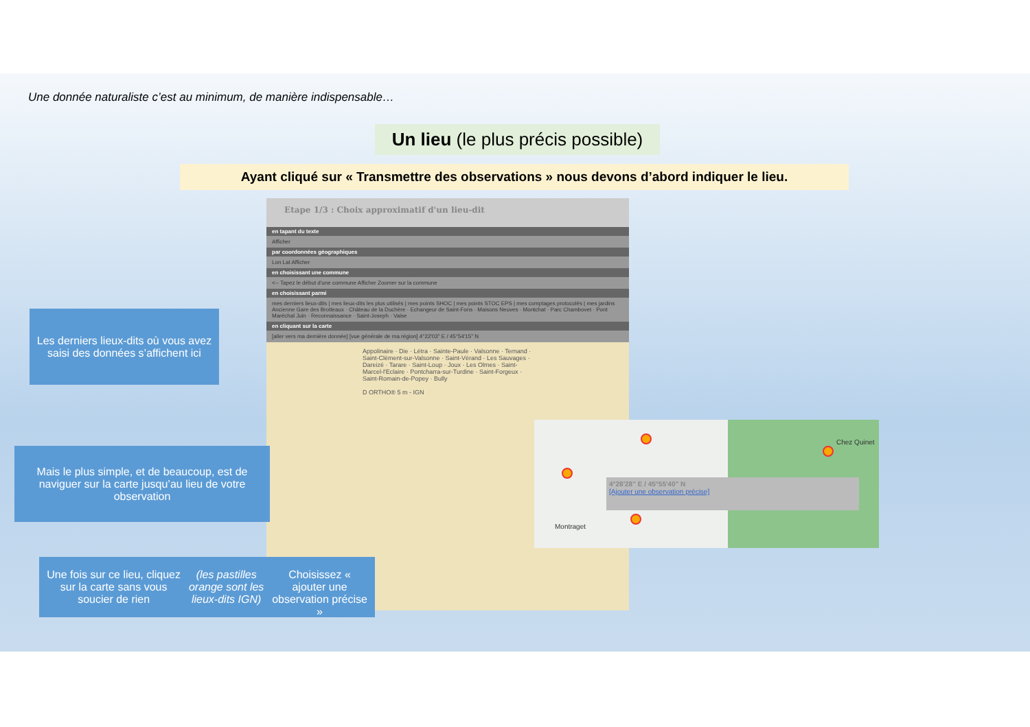Une donnée naturaliste c’est au minimum, de manière indispensable…
Un lieu (le plus précis possible)
Ayant cliqué sur « Transmettre des observations » nous devons d’abord indiquer le lieu.
Etape 1/3 : Choix approximatif d'un lieu-dit
en tapant du texte
Afficher
par coordonnées géographiques
Lon Lat Afficher
en choisissant une commune
<-- Tapez le début d'une commune Afficher Zoomer sur la commune
en choisissant parmi
mes derniers lieux-dits | mes lieux-dits les plus utilisés | mes points SHOC | mes points STOC EPS | mes comptages protocolés | mes jardins
Ancienne Gare des Brotteaux · Château de la Duchère · Echangeur de Saint-Fons · Maisons Neuves · Montchat · Parc Chambovet · Pont Maréchal Juin · Reconnaissance · Saint-Joseph · Vaise
en cliquant sur la carte
[aller vers ma dernière donnée] [vue générale de ma région] 4°22'03" E / 45°54'15" N
Appolinaire · Die · Létra · Sainte-Paule · Valsonne · Ternand · Saint-Clément-sur-Valsonne · Saint-Vérand · Les Sauvages · Dareizé · Tarare · Saint-Loup · Joux · Les Olmes · Saint-Marcel-l'Eclaire · Pontcharra-sur-Turdine · Saint-Forgeux · Saint-Romain-de-Popey · Bully
D ORTHO® 5 m - IGN
Chez Quinet
Montraget
4°28'28" E / 45°55'40" N
[Ajouter une observation précise]
Les derniers lieux-dits où vous avez saisi des données s’affichent ici
Mais le plus simple, et de beaucoup, est de naviguer sur la carte jusqu’au lieu de votre observation
Une fois sur ce lieu, cliquez sur la carte sans vous soucier de rien (les pastilles orange sont les lieux-dits IGN)
Choisissez « ajouter une observation précise »